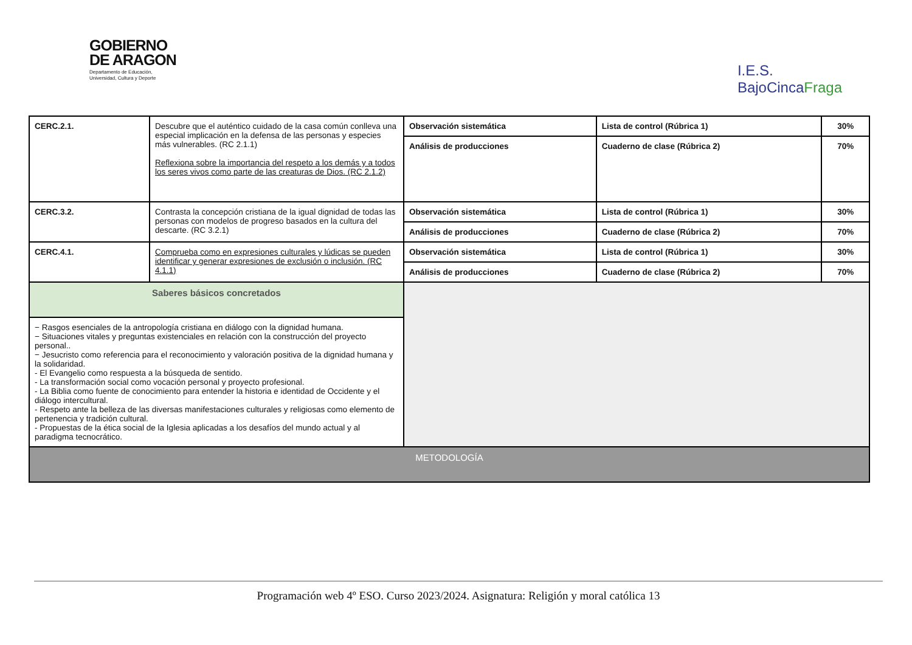GOBIERNO
DE ARAGON
Departamento de Educación,
Universidad, Cultura y Deporte
I.E.S.
BajoCincaFraga
| CERC.2.1. | Descubre que el auténtico cuidado de la casa común conlleva una especial implicación en la defensa de las personas y especies más vulnerables. (RC 2.1.1) Reflexiona sobre la importancia del respeto a los demás y a todos los seres vivos como parte de las creaturas de Dios. (RC 2.1.2) | Observación sistemática | Lista de control (Rúbrica 1) | 30% |
| | | Análisis de producciones | Cuaderno de clase (Rúbrica 2) | 70% |
| CERC.3.2. | Contrasta la concepción cristiana de la igual dignidad de todas las personas con modelos de progreso basados en la cultura del descarte. (RC 3.2.1) | Observación sistemática | Lista de control (Rúbrica 1) | 30% |
| | | Análisis de producciones | Cuaderno de clase (Rúbrica 2) | 70% |
| CERC.4.1. | Comprueba como en expresiones culturales y lúdicas se pueden identificar y generar expresiones de exclusión o inclusión. (RC 4.1.1) | Observación sistemática | Lista de control (Rúbrica 1) | 30% |
| | | Análisis de producciones | Cuaderno de clase (Rúbrica 2) | 70% |
| Saberes básicos concretados | | | | |
| − Rasgos esenciales de la antropología cristiana en diálogo con la dignidad humana. − Situaciones vitales y preguntas existenciales en relación con la construcción del proyecto personal.. − Jesucristo como referencia para el reconocimiento y valoración positiva de la dignidad humana y la solidaridad. - El Evangelio como respuesta a la búsqueda de sentido. - La transformación social como vocación personal y proyecto profesional. - La Biblia como fuente de conocimiento para entender la historia e identidad de Occidente y el diálogo intercultural. - Respeto ante la belleza de las diversas manifestaciones culturales y religiosas como elemento de pertenencia y tradición cultural. - Propuestas de la ética social de la Iglesia aplicadas a los desafíos del mundo actual y al paradigma tecnocrático. | | | | |
| METODOLOGÍA | | | | |
Programación web 4º ESO. Curso 2023/2024. Asignatura: Religión y moral católica 13